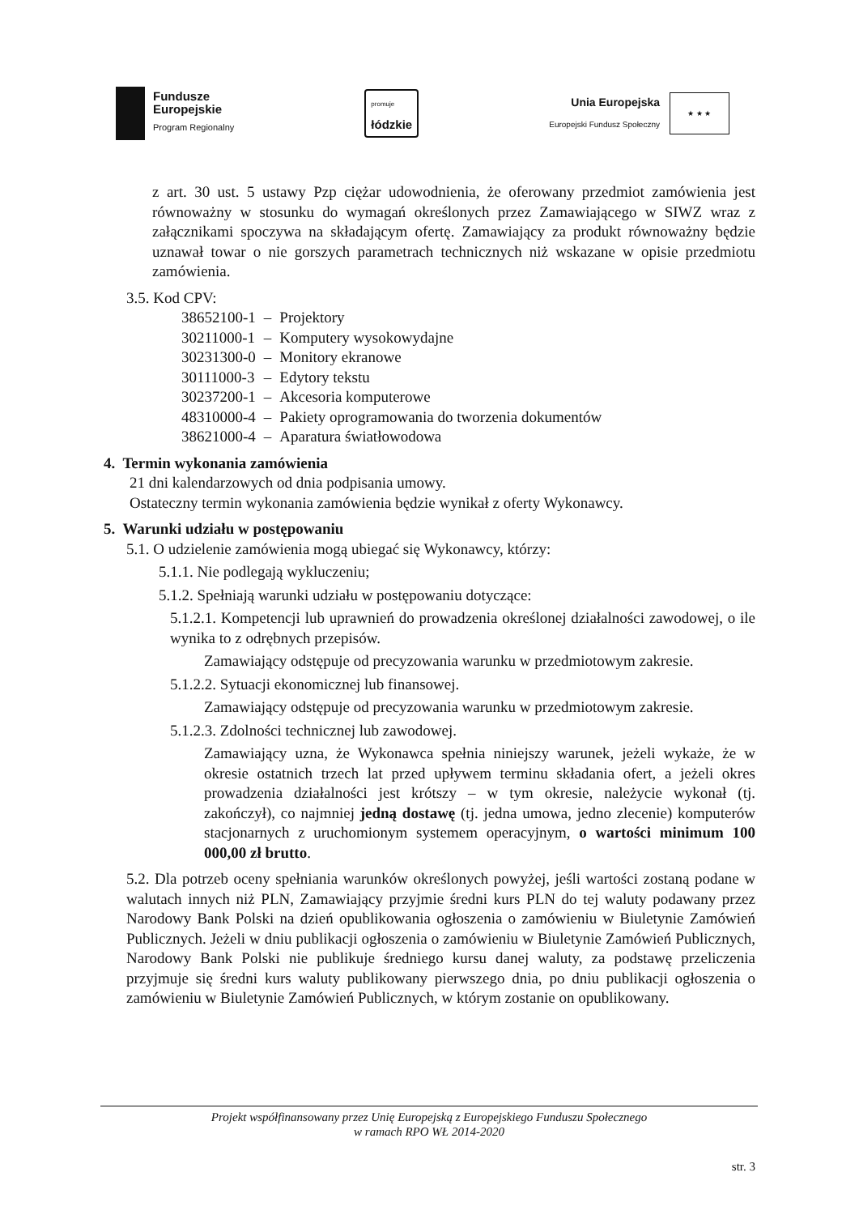Fundusze
Europejskie
Program Regionalny
promuje
łódzkie
Unia Europejska
Europejski Fundusz Społeczny
★ ★ ★
z art. 30 ust. 5 ustawy Pzp ciężar udowodnienia, że oferowany przedmiot zamówienia jest równoważny w stosunku do wymagań określonych przez Zamawiającego w SIWZ wraz z załącznikami spoczywa na składającym ofertę. Zamawiający za produkt równoważny będzie uznawał towar o nie gorszych parametrach technicznych niż wskazane w opisie przedmiotu zamówienia.
3.5. Kod CPV:
| 38652100-1 | – | Projektory |
| 30211000-1 | – | Komputery wysokowydajne |
| 30231300-0 | – | Monitory ekranowe |
| 30111000-3 | – | Edytory tekstu |
| 30237200-1 | – | Akcesoria komputerowe |
| 48310000-4 | – | Pakiety oprogramowania do tworzenia dokumentów |
| 38621000-4 | – | Aparatura światłowodowa |
4. Termin wykonania zamówienia
21 dni kalendarzowych od dnia podpisania umowy.
Ostateczny termin wykonania zamówienia będzie wynikał z oferty Wykonawcy.
5. Warunki udziału w postępowaniu
5.1. O udzielenie zamówienia mogą ubiegać się Wykonawcy, którzy:
5.1.1. Nie podlegają wykluczeniu;
5.1.2. Spełniają warunki udziału w postępowaniu dotyczące:
5.1.2.1. Kompetencji lub uprawnień do prowadzenia określonej działalności zawodowej, o ile wynika to z odrębnych przepisów.
Zamawiający odstępuje od precyzowania warunku w przedmiotowym zakresie.
5.1.2.2. Sytuacji ekonomicznej lub finansowej.
Zamawiający odstępuje od precyzowania warunku w przedmiotowym zakresie.
5.1.2.3. Zdolności technicznej lub zawodowej.
Zamawiający uzna, że Wykonawca spełnia niniejszy warunek, jeżeli wykaże, że w okresie ostatnich trzech lat przed upływem terminu składania ofert, a jeżeli okres prowadzenia działalności jest krótszy – w tym okresie, należycie wykonał (tj. zakończył), co najmniej jedną dostawę (tj. jedna umowa, jedno zlecenie) komputerów stacjonarnych z uruchomionym systemem operacyjnym, o wartości minimum 100 000,00 zł brutto.
5.2. Dla potrzeb oceny spełniania warunków określonych powyżej, jeśli wartości zostaną podane w walutach innych niż PLN, Zamawiający przyjmie średni kurs PLN do tej waluty podawany przez Narodowy Bank Polski na dzień opublikowania ogłoszenia o zamówieniu w Biuletynie Zamówień Publicznych. Jeżeli w dniu publikacji ogłoszenia o zamówieniu w Biuletynie Zamówień Publicznych, Narodowy Bank Polski nie publikuje średniego kursu danej waluty, za podstawę przeliczenia przyjmuje się średni kurs waluty publikowany pierwszego dnia, po dniu publikacji ogłoszenia o zamówieniu w Biuletynie Zamówień Publicznych, w którym zostanie on opublikowany.
Projekt współfinansowany przez Unię Europejską z Europejskiego Funduszu Społecznego
w ramach RPO WŁ 2014-2020
str. 3